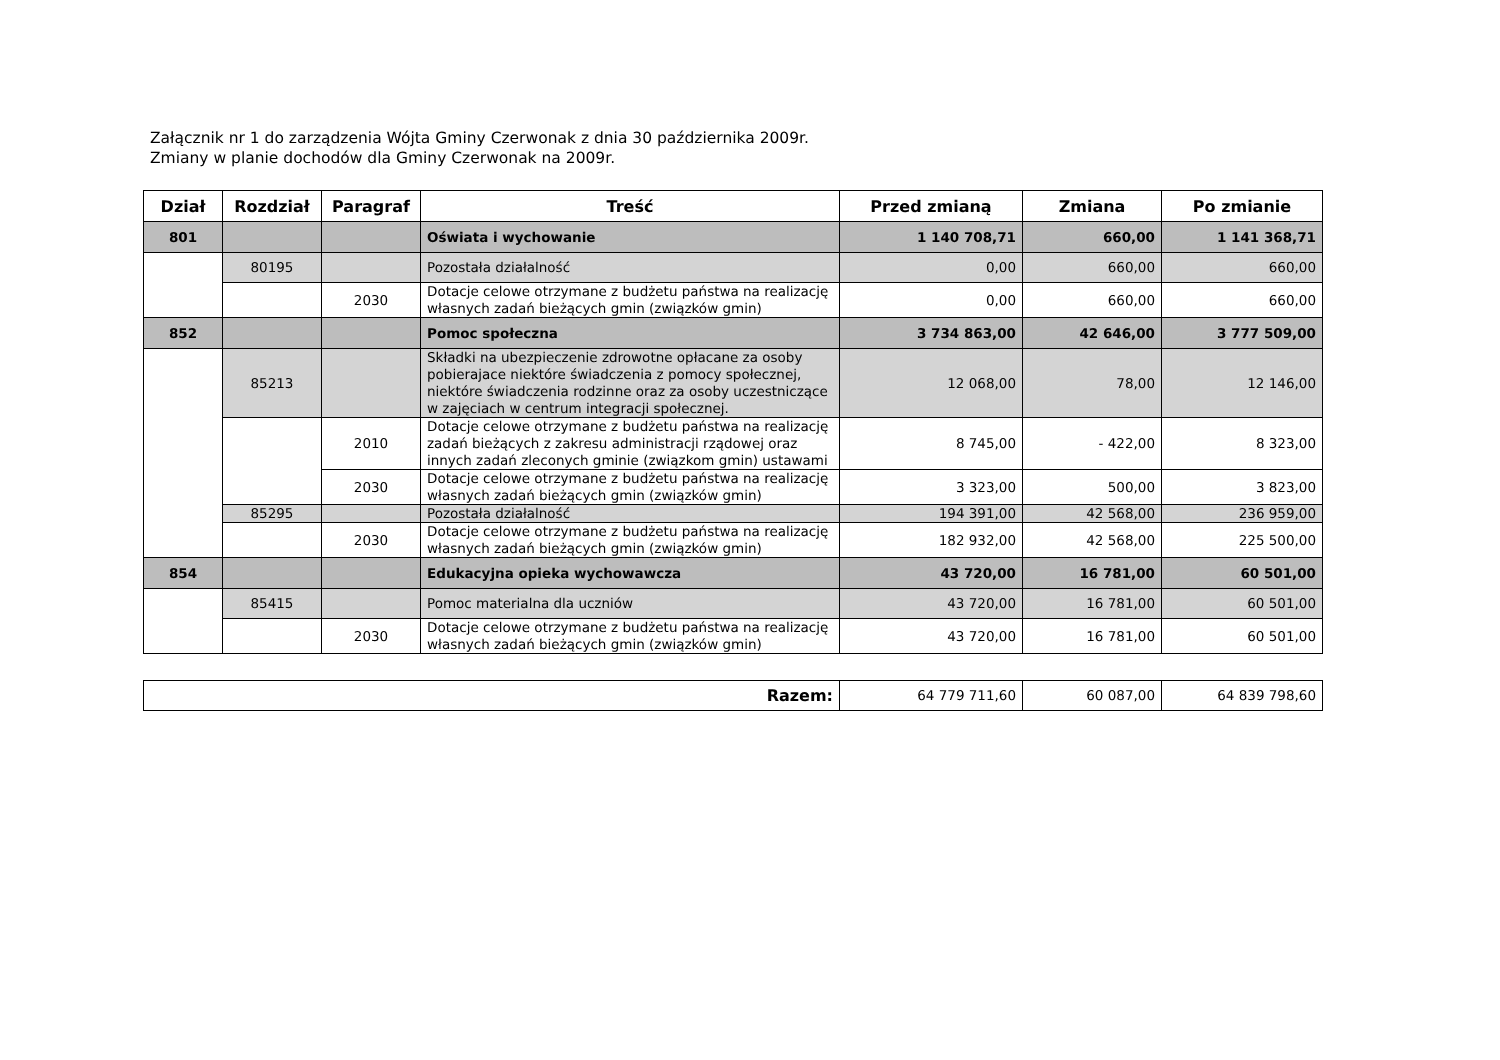Załącznik nr 1 do zarządzenia Wójta Gminy Czerwonak z dnia 30 października 2009r.
Zmiany w planie dochodów dla Gminy Czerwonak na 2009r.
| Dział | Rozdział | Paragraf | Treść | Przed zmianą | Zmiana | Po zmianie |
| --- | --- | --- | --- | --- | --- | --- |
| 801 | | | Oświata i wychowanie | 1 140 708,71 | 660,00 | 1 141 368,71 |
| | 80195 | | Pozostała działalność | 0,00 | 660,00 | 660,00 |
| | | 2030 | Dotacje celowe otrzymane z budżetu państwa na realizację własnych zadań bieżących gmin (związków gmin) | 0,00 | 660,00 | 660,00 |
| 852 | | | Pomoc społeczna | 3 734 863,00 | 42 646,00 | 3 777 509,00 |
| | 85213 | | Składki na ubezpieczenie zdrowotne opłacane za osoby pobierajace niektóre świadczenia z pomocy społecznej, niektóre świadczenia rodzinne oraz za osoby uczestniczące w zajęciach w centrum integracji społecznej. | 12 068,00 | 78,00 | 12 146,00 |
| | | 2010 | Dotacje celowe otrzymane z budżetu państwa na realizację zadań bieżących z zakresu administracji rządowej oraz innych zadań zleconych gminie (związkom gmin) ustawami | 8 745,00 | - 422,00 | 8 323,00 |
| | | 2030 | Dotacje celowe otrzymane z budżetu państwa na realizację własnych zadań bieżących gmin (związków gmin) | 3 323,00 | 500,00 | 3 823,00 |
| | 85295 | | Pozostała działalność | 194 391,00 | 42 568,00 | 236 959,00 |
| | | 2030 | Dotacje celowe otrzymane z budżetu państwa na realizację własnych zadań bieżących gmin (związków gmin) | 182 932,00 | 42 568,00 | 225 500,00 |
| 854 | | | Edukacyjna opieka wychowawcza | 43 720,00 | 16 781,00 | 60 501,00 |
| | 85415 | | Pomoc materialna dla uczniów | 43 720,00 | 16 781,00 | 60 501,00 |
| | | 2030 | Dotacje celowe otrzymane z budżetu państwa na realizację własnych zadań bieżących gmin (związków gmin) | 43 720,00 | 16 781,00 | 60 501,00 |
| Razem: | 64 779 711,60 | 60 087,00 | 64 839 798,60 |